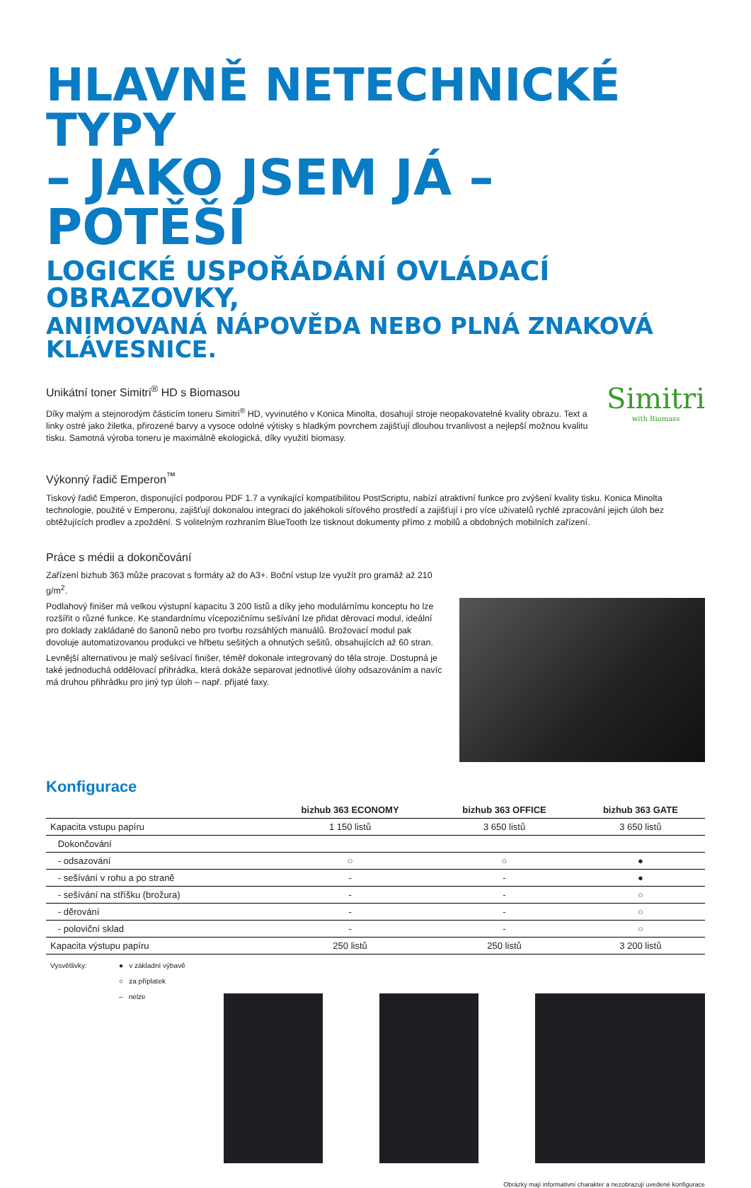HLAVNĚ NETECHNICKÉ TYPY
– JAKO JSEM JÁ – POTĚŠÍ
LOGICKÉ USPOŘÁDÁNÍ OVLÁDACÍ OBRAZOVKY,
ANIMOVANÁ NÁPOVĚDA NEBO PLNÁ ZNAKOVÁ KLÁVESNICE.
Unikátní toner Simitri<sup>®</sup> HD s Biomasou
Díky malým a stejnorodým částicím toneru Simitri<sup>®</sup> HD, vyvinutého v Konica Minolta, dosahují stroje neopakovatelné kvality obrazu. Text a linky ostré jako žiletka, přirozené barvy a vysoce odolné výtisky s hladkým povrchem zajišťují dlouhou trvanlivost a nejlepší možnou kvalitu tisku. Samotná výroba toneru je maximálně ekologická, díky využití biomasy.
Simitri
with Biomass
Výkonný řadič Emperon<sup>™</sup>
Tiskový řadič Emperon, disponující podporou PDF 1.7 a vynikající kompatibilitou PostScriptu, nabízí atraktivní funkce pro zvýšení kvality tisku. Konica Minolta technologie, použité v Emperonu, zajišťují dokonalou integraci do jakéhokoli síťového prostředí a zajišťují i pro více uživatelů rychlé zpracování jejich úloh bez obtěžujících prodlev a zpoždění. S volitelným rozhraním BlueTooth lze tisknout dokumenty přímo z mobilů a obdobných mobilních zařízení.
Práce s médii a dokončování
Zařízení bizhub 363 může pracovat s formáty až do A3+. Boční vstup lze využít pro gramáž až 210 g/m<sup>2</sup>.
Podlahový finišer má velkou výstupní kapacitu 3 200 listů a díky jeho modulárnímu konceptu ho lze rozšířit o různé funkce. Ke standardnímu vícepozičnímu sešívání lze přidat děrovací modul, ideální pro doklady zakládané do šanonů nebo pro tvorbu rozsáhlých manuálů. Brožovací modul pak dovoluje automatizovanou produkci ve hřbetu sešitých a ohnutých sešitů, obsahujících až 60 stran.
Levnější alternativou je malý sešívací finišer, téměř dokonale integrovaný do těla stroje. Dostupná je také jednoduchá oddělovací přihrádka, která dokáže separovat jednotlivé úlohy odsazováním a navíc má druhou přihrádku pro jiný typ úloh – např. přijaté faxy.
Konfigurace
| | bizhub 363 ECONOMY | bizhub 363 OFFICE | bizhub 363 GATE |
| --- | --- | --- | --- |
| Kapacita vstupu papíru | 1 150 listů | 3 650 listů | 3 650 listů |
| Dokončování | | | |
| - odsazování | ○ | ○ | ● |
| - sešívání v rohu a po straně | - | - | ● |
| - sešívání na stříšku (brožura) | - | - | ○ |
| - děrování | - | - | ○ |
| - poloviční sklad | - | - | ○ |
| Kapacita výstupu papíru | 250 listů | 250 listů | 3 200 listů |
Vysvětlivky: ● v základní výbavě
○ za příplatek
– nelze
Obrázky mají informativní charakter a nezobrazují uvedené konfigurace